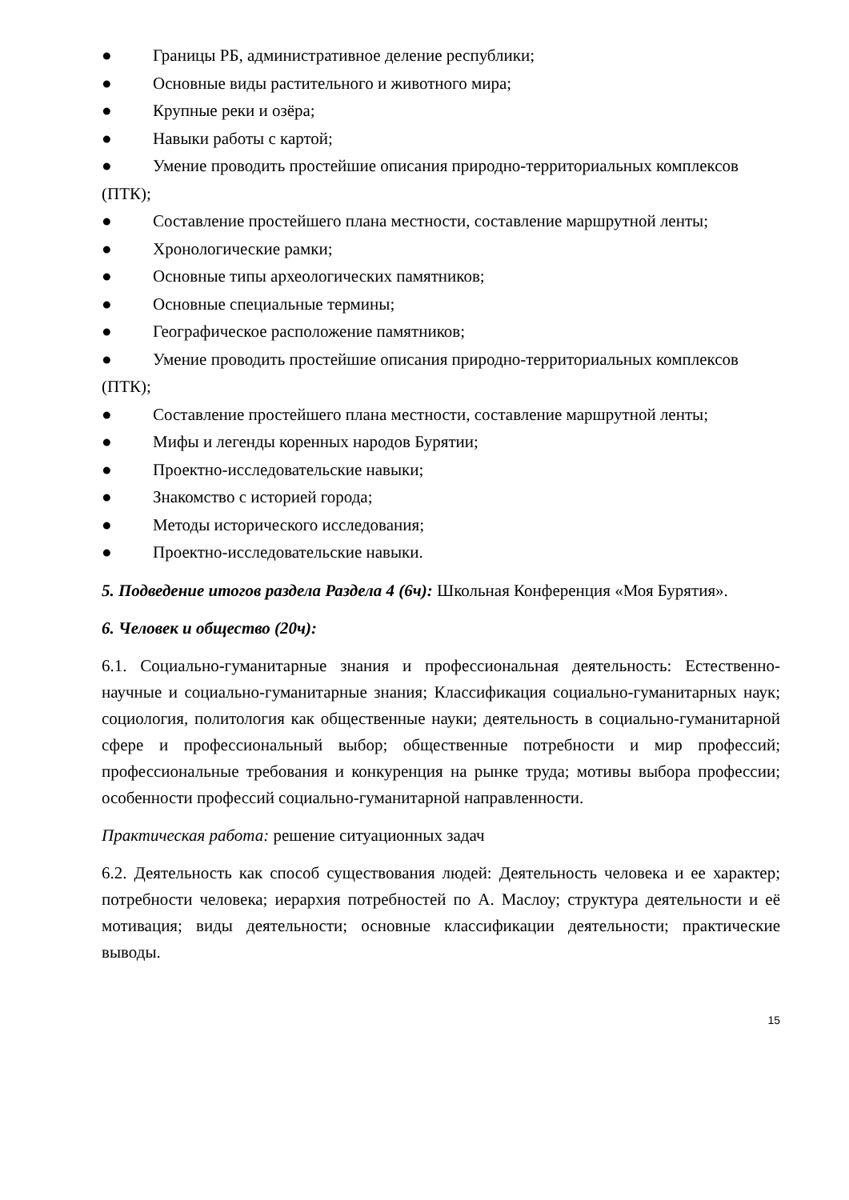● Границы РБ, административное деление республики;
● Основные виды растительного и животного мира;
● Крупные реки и озёра;
● Навыки работы с картой;
● Умение проводить простейшие описания природно-территориальных комплексов (ПТК);
● Составление простейшего плана местности, составление маршрутной ленты;
● Хронологические рамки;
● Основные типы археологических памятников;
● Основные специальные термины;
● Географическое расположение памятников;
● Умение проводить простейшие описания природно-территориальных комплексов (ПТК);
● Составление простейшего плана местности, составление маршрутной ленты;
● Мифы и легенды коренных народов Бурятии;
● Проектно-исследовательские навыки;
● Знакомство с историей города;
● Методы исторического исследования;
● Проектно-исследовательские навыки.
5. Подведение итогов раздела Раздела 4 (6ч): Школьная Конференция «Моя Бурятия».
6. Человек и общество (20ч):
6.1. Социально-гуманитарные знания и профессиональная деятельность: Естественно-научные и социально-гуманитарные знания; Классификация социально-гуманитарных наук; социология, политология как общественные науки; деятельность в социально-гуманитарной сфере и профессиональный выбор; общественные потребности и мир профессий; профессиональные требования и конкуренция на рынке труда; мотивы выбора профессии; особенности профессий социально-гуманитарной направленности.
Практическая работа: решение ситуационных задач
6.2. Деятельность как способ существования людей: Деятельность человека и ее характер; потребности человека; иерархия потребностей по А. Маслоу; структура деятельности и её мотивация; виды деятельности; основные классификации деятельности; практические выводы.
15